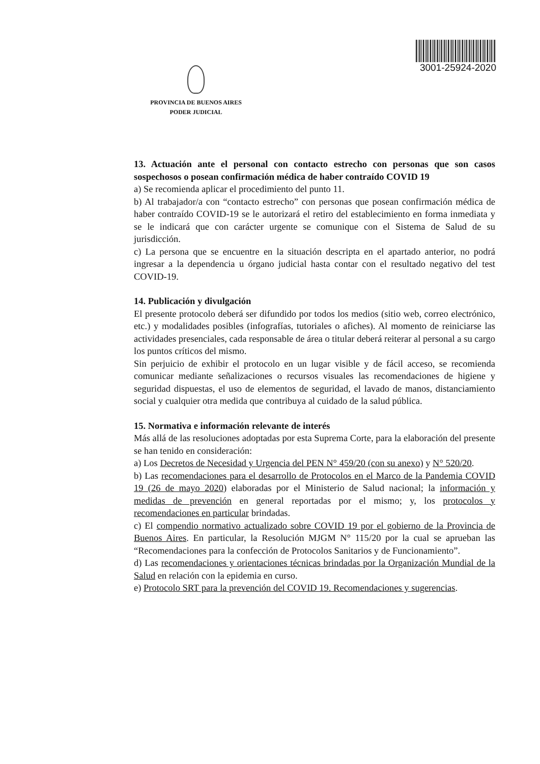PROVINCIA DE BUENOS AIRES
PODER JUDICIAL
3001-25924-2020
13. Actuación ante el personal con contacto estrecho con personas que son casos sospechosos o posean confirmación médica de haber contraído COVID 19
a) Se recomienda aplicar el procedimiento del punto 11.
b) Al trabajador/a con “contacto estrecho” con personas que posean confirmación médica de haber contraído COVID-19 se le autorizará el retiro del establecimiento en forma inmediata y se le indicará que con carácter urgente se comunique con el Sistema de Salud de su jurisdicción.
c) La persona que se encuentre en la situación descripta en el apartado anterior, no podrá ingresar a la dependencia u órgano judicial hasta contar con el resultado negativo del test COVID-19.
14. Publicación y divulgación
El presente protocolo deberá ser difundido por todos los medios (sitio web, correo electrónico, etc.) y modalidades posibles (infografías, tutoriales o afiches). Al momento de reiniciarse las actividades presenciales, cada responsable de área o titular deberá reiterar al personal a su cargo los puntos críticos del mismo.
Sin perjuicio de exhibir el protocolo en un lugar visible y de fácil acceso, se recomienda comunicar mediante señalizaciones o recursos visuales las recomendaciones de higiene y seguridad dispuestas, el uso de elementos de seguridad, el lavado de manos, distanciamiento social y cualquier otra medida que contribuya al cuidado de la salud pública.
15. Normativa e información relevante de interés
Más allá de las resoluciones adoptadas por esta Suprema Corte, para la elaboración del presente se han tenido en consideración:
a) Los Decretos de Necesidad y Urgencia del PEN N° 459/20 (con su anexo) y N° 520/20.
b) Las recomendaciones para el desarrollo de Protocolos en el Marco de la Pandemia COVID 19 (26 de mayo 2020) elaboradas por el Ministerio de Salud nacional; la información y medidas de prevención en general reportadas por el mismo; y, los protocolos y recomendaciones en particular brindadas.
c) El compendio normativo actualizado sobre COVID 19 por el gobierno de la Provincia de Buenos Aires. En particular, la Resolución MJGM N° 115/20 por la cual se aprueban las “Recomendaciones para la confección de Protocolos Sanitarios y de Funcionamiento”.
d) Las recomendaciones y orientaciones técnicas brindadas por la Organización Mundial de la Salud en relación con la epidemia en curso.
e) Protocolo SRT para la prevención del COVID 19. Recomendaciones y sugerencias.